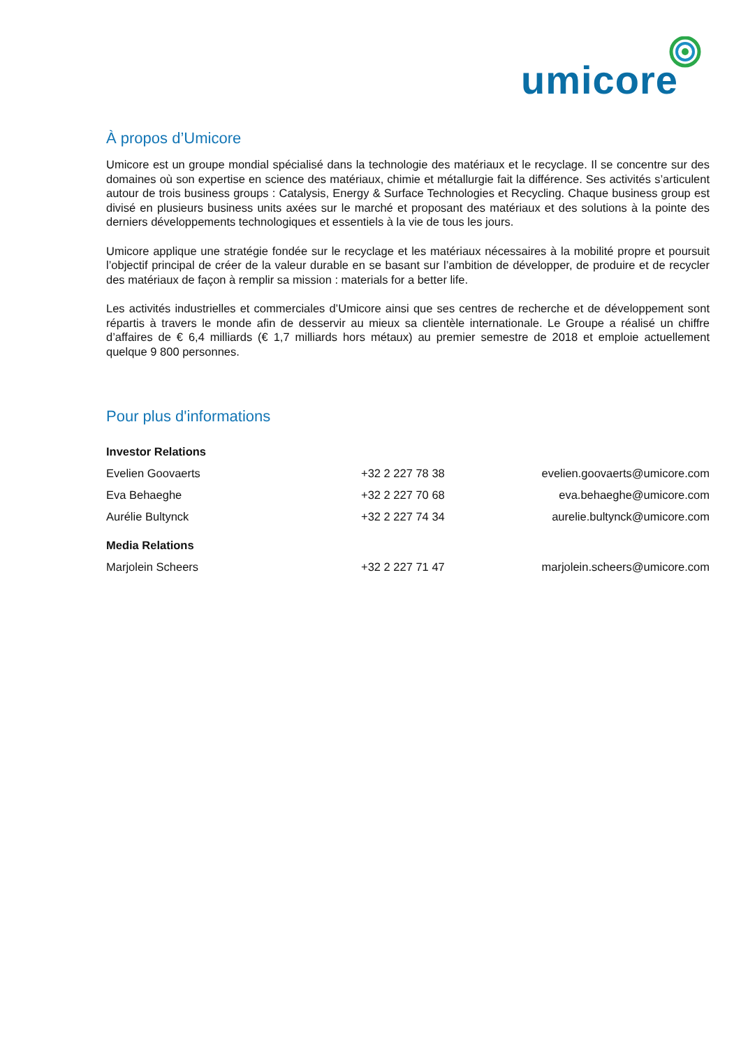umicore
À propos d’Umicore
Umicore est un groupe mondial spécialisé dans la technologie des matériaux et le recyclage. Il se concentre sur des domaines où son expertise en science des matériaux, chimie et métallurgie fait la différence. Ses activités s’articulent autour de trois business groups : Catalysis, Energy & Surface Technologies et Recycling. Chaque business group est divisé en plusieurs business units axées sur le marché et proposant des matériaux et des solutions à la pointe des derniers développements technologiques et essentiels à la vie de tous les jours.
Umicore applique une stratégie fondée sur le recyclage et les matériaux nécessaires à la mobilité propre et poursuit l’objectif principal de créer de la valeur durable en se basant sur l’ambition de développer, de produire et de recycler des matériaux de façon à remplir sa mission : materials for a better life.
Les activités industrielles et commerciales d’Umicore ainsi que ses centres de recherche et de développement sont répartis à travers le monde afin de desservir au mieux sa clientèle internationale. Le Groupe a réalisé un chiffre d’affaires de € 6,4 milliards (€ 1,7 milliards hors métaux) au premier semestre de 2018 et emploie actuellement quelque 9 800 personnes.
Pour plus d'informations
| Investor Relations | | |
| Evelien Goovaerts | +32 2 227 78 38 | evelien.goovaerts@umicore.com |
| Eva Behaeghe | +32 2 227 70 68 | eva.behaeghe@umicore.com |
| Aurélie Bultynck | +32 2 227 74 34 | aurelie.bultynck@umicore.com |
| Media Relations | | |
| Marjolein Scheers | +32 2 227 71 47 | marjolein.scheers@umicore.com |